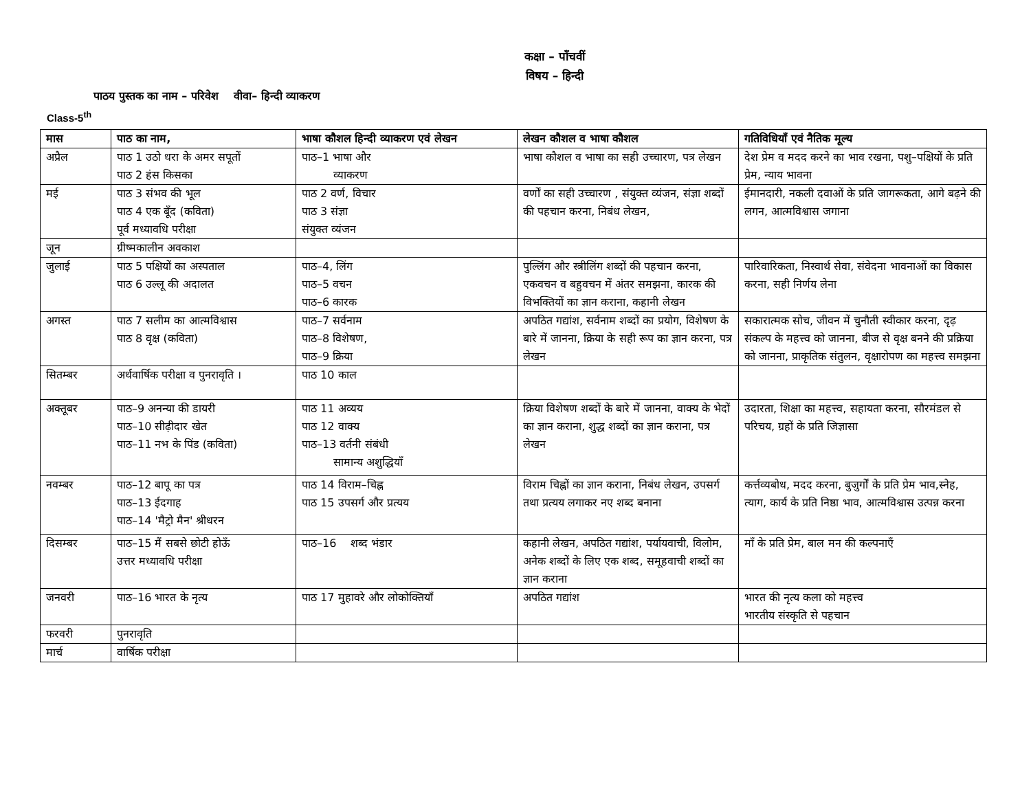कक्षा – पाँचवीं
विषय – हिन्दी
पाठय पुस्तक का नाम – परिवेश वीवा– हिन्दी व्याकरण
Class-5<sup>th</sup>
| मास | पाठ का नाम, | भाषा कौशल हिन्दी व्याकरण एवं लेखन | लेखन कौशल व भाषा कौशल | गतिविधियाँ एवं नैतिक मूल्य |
| --- | --- | --- | --- | --- |
| अप्रैल | पाठ 1 उठो धरा के अमर सपूतों पाठ 2 हंस किसका | पाठ–1 भाषा और व्याकरण | भाषा कौशल व भाषा का सही उच्चारण, पत्र लेखन | देश प्रेम व मदद करने का भाव रखना, पशु–पक्षियों के प्रति प्रेम, न्याय भावना |
| मई | पाठ 3 संभव की भूल पाठ 4 एक बूँद (कविता) पूर्व मध्यावधि परीक्षा | पाठ 2 वर्ण, विचार पाठ 3 संज्ञा संयुक्त व्यंजन | वर्णों का सही उच्चारण , संयुक्त व्यंजन, संज्ञा शब्दों की पहचान करना, निबंध लेखन, | ईमानदारी, नकली दवाओं के प्रति जागरूकता, आगे बढ़ने की लगन, आत्मविश्वास जगाना |
| जून | ग्रीष्मकालीन अवकाश | | | |
| जुलाई | पाठ 5 पक्षियों का अस्पताल पाठ 6 उल्लू की अदालत | पाठ–4, लिंग पाठ–5 वचन पाठ–6 कारक | पुल्लिंग और स्त्रीलिंग शब्दों की पहचान करना, एकवचन व बहुवचन में अंतर समझना, कारक की विभक्तियों का ज्ञान कराना, कहानी लेखन | पारिवारिकता, निस्वार्थ सेवा, संवेदना भावनाओं का विकास करना, सही निर्णय लेना |
| अगस्त | पाठ 7 सलीम का आत्मविश्वास पाठ 8 वृक्ष (कविता) | पाठ–7 सर्वनाम पाठ–8 विशेषण, पाठ–9 क्रिया | अपठित गद्यांश, सर्वनाम शब्दों का प्रयोग, विशेषण के बारे में जानना, क्रिया के सही रूप का ज्ञान करना, पत्र लेखन | सकारात्मक सोच, जीवन में चुनौती स्वीकार करना, दृढ़ संकल्प के महत्त्व को जानना, बीज से वृक्ष बनने की प्रक्रिया को जानना, प्राकृतिक संतुलन, वृक्षारोपण का महत्त्व समझना |
| सितम्बर | अर्धवार्षिक परीक्षा व पुनरावृति । | पाठ 10 काल | | |
| अक्तूबर | पाठ–9 अनन्या की डायरी पाठ–10 सीढ़ीदार खेत पाठ–11 नभ के पिंड (कविता) | पाठ 11 अव्यय पाठ 12 वाक्य पाठ–13 वर्तनी संबंधी सामान्य अशुद्धियाँ | क्रिया विशेषण शब्दों के बारे में जानना, वाक्य के भेदों का ज्ञान कराना, शुद्ध शब्दों का ज्ञान कराना, पत्र लेखन | उदारता, शिक्षा का महत्त्व, सहायता करना, सौरमंडल से परिचय, ग्रहों के प्रति जिज्ञासा |
| नवम्बर | पाठ–12 बापू का पत्र पाठ–13 ईदगाह पाठ–14 'मैट्रो मैन' श्रीधरन | पाठ 14 विराम–चिह्न पाठ 15 उपसर्ग और प्रत्यय | विराम चिह्नों का ज्ञान कराना, निबंध लेखन, उपसर्ग तथा प्रत्यय लगाकर नए शब्द बनाना | कर्त्तव्यबोध, मदद करना, बुजुर्गों के प्रति प्रेम भाव,स्नेह, त्याग, कार्य के प्रति निष्ठा भाव, आत्मविश्वास उत्पन्न करना |
| दिसम्बर | पाठ–15 मैं सबसे छोटी होऊँ उत्तर मध्यावधि परीक्षा | पाठ–16 शब्द भंडार | कहानी लेखन, अपठित गद्यांश, पर्यायवाची, विलोम, अनेक शब्दों के लिए एक शब्द, समूहवाची शब्दों का ज्ञान कराना | माँ के प्रति प्रेम, बाल मन की कल्पनाएँ |
| जनवरी | पाठ–16 भारत के नृत्य | पाठ 17 मुहावरे और लोकोक्तियाँ | अपठित गद्यांश | भारत की नृत्य कला को महत्त्व भारतीय संस्कृति से पहचान |
| फरवरी | पुनरावृति | | | |
| मार्च | वार्षिक परीक्षा | | | |